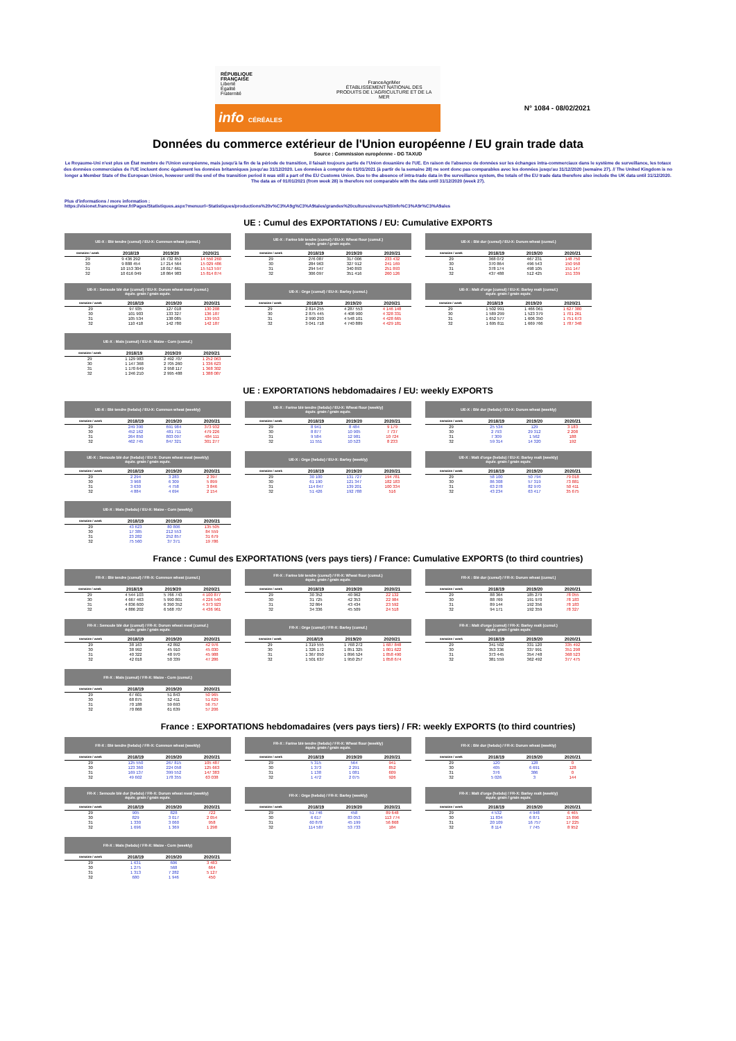RÉPUBLIQUE
FRANÇAISE
Liberté
Égalité
Fraternité
FranceAgriMer
ÉTABLISSEMENT NATIONAL DES PRODUITS DE L'AGRICULTURE ET DE LA MER
info CÉRÉALES
N° 1084 - 08/02/2021
Données du commerce extérieur de l'Union européenne / EU grain trade data
Source : Commission européenne - DG TAXUD
Le Royaume-Uni n'est plus un État membre de l'Union européenne, mais jusqu'à la fin de la période de transition, il faisait toujours partie de l'Union douanière de l'UE. En raison de l'absence de données sur les échanges intra-commerciaux dans le système de surveillance, les totaux des données commerciales de l'UE incluent donc également les données britanniques jusqu'au 31/12/2020. Les données à compter du 01/01/2021 (à partir de la semaine 28) ne sont donc pas comparables avec les données jusqu'au 31/12/2020 (semaine 27). // The United Kingdom is no longer a Member State of the European Union, however until the end of the transition period it was still a part of the EU Customs Union. Due to the absence of intra-trade data in the surveillance system, the totals of the EU trade data therefore also include the UK data until 31/12/2020. The data as of 01/01/2021 (from week 28) is therefore not comparable with the data until 31/12/2020 (week 27).
Plus d'informations / more information :
https://visionet.franceagrimer.fr/Pages/Statistiques.aspx?menuurl=Statistiques/productions%20v%C3%A9g%C3%A9tales/grandes%20cultures/revue%20info%C3%A9r%C3%A9ales
UE : Cumul des EXPORTATIONS / EU: Cumulative EXPORTS
| UE-X : Blé tendre (cumul) / EU-X: Common wheat (cumul.) | | | |
| --- | --- | --- | --- |
| semaine / week | 2018/19 | 2019/20 | 2020/21 |
| 29 | 9 436 292 | 16 732 853 | 14 550 260 |
| 30 | 9 888 454 | 17 214 564 | 15 029 486 |
| 31 | 10 153 304 | 18 017 661 | 15 513 597 |
| 32 | 10 616 049 | 18 864 983 | 15 814 874 |
| UE-X : Farine blé tendre (cumul) / EU-X: Wheat flour (cumul.) équiv. grain / grain equiv. | | | |
| --- | --- | --- | --- |
| semaine / week | 2018/19 | 2019/20 | 2020/21 |
| 29 | 276 087 | 317 006 | 233 432 |
| 30 | 284 963 | 327 912 | 241 169 |
| 31 | 294 547 | 340 893 | 251 893 |
| 32 | 306 097 | 351 416 | 260 126 |
| UE-X : Blé dur (cumul) / EU-X: Durum wheat (cumul.) | | | |
| --- | --- | --- | --- |
| semaine / week | 2018/19 | 2019/20 | 2020/21 |
| 29 | 368 072 | 467 231 | 148 750 |
| 30 | 370 864 | 496 543 | 150 958 |
| 31 | 378 174 | 498 105 | 151 147 |
| 32 | 437 488 | 512 425 | 151 339 |
| UE-X : Semoule blé dur (cumul) / EU-X: Durum wheat meal (cumul.) équiv. grain / grain equiv. | | | |
| --- | --- | --- | --- |
| semaine / week | 2018/19 | 2019/20 | 2020/21 |
| 29 | 97 935 | 127 018 | 130 208 |
| 30 | 101 903 | 133 327 | 136 187 |
| 31 | 105 534 | 138 085 | 139 953 |
| 32 | 110 418 | 142 780 | 142 187 |
| UE-X : Orge (cumul) / EU-X: Barley (cumul.) | | | |
| --- | --- | --- | --- |
| semaine / week | 2018/19 | 2019/20 | 2020/21 |
| 29 | 2 814 255 | 4 287 553 | 4 146 148 |
| 30 | 2 875 445 | 4 408 900 | 4 328 331 |
| 31 | 2 990 293 | 4 548 101 | 4 428 665 |
| 32 | 3 041 718 | 4 740 889 | 4 429 181 |
| UE-X : Malt d'orge (cumul) / EU-X: Barley malt (cumul.) équiv. grain / grain equiv. | | | |
| --- | --- | --- | --- |
| semaine / week | 2018/19 | 2019/20 | 2020/21 |
| 29 | 1 502 991 | 1 466 061 | 1 627 380 |
| 30 | 1 589 299 | 1 523 379 | 1 701 261 |
| 31 | 1 652 577 | 1 606 350 | 1 751 673 |
| 32 | 1 695 811 | 1 669 766 | 1 787 348 |
| UE-X : Maïs (cumul) / EU-X: Maize - Corn (cumul.) | | | |
| --- | --- | --- | --- |
| semaine / week | 2018/19 | 2019/20 | 2020/21 |
| 29 | 1 129 983 | 2 492 707 | 1 252 063 |
| 30 | 1 147 368 | 2 705 260 | 1 336 623 |
| 31 | 1 170 649 | 2 958 117 | 1 368 302 |
| 32 | 1 246 210 | 2 995 488 | 1 388 087 |
UE : EXPORTATIONS hebdomadaires / EU: weekly EXPORTS
| UE-X : Blé tendre (hebdo) / EU-X: Common wheat (weekly) | | | |
| --- | --- | --- | --- |
| semaine / week | 2018/19 | 2019/20 | 2020/21 |
| 29 | 249 390 | 691 984 | 373 932 |
| 30 | 452 162 | 481 711 | 479 226 |
| 31 | 264 850 | 803 097 | 484 111 |
| 32 | 462 745 | 847 321 | 301 277 |
| UE-X : Farine blé tendre (hebdo) / EU-X: Wheat flour (weekly) équiv. grain / grain equiv. | | | |
| --- | --- | --- | --- |
| semaine / week | 2018/19 | 2019/20 | 2020/21 |
| 29 | 8 941 | 8 484 | 9 179 |
| 30 | 8 877 | 10 905 | 7 737 |
| 31 | 9 584 | 12 981 | 10 724 |
| 32 | 11 551 | 10 523 | 8 233 |
| UE-X : Blé dur (hebdo) / EU-X: Durum wheat (weekly) | | | |
| --- | --- | --- | --- |
| semaine / week | 2018/19 | 2019/20 | 2020/21 |
| 29 | 25 534 | 129 | 3 183 |
| 30 | 2 793 | 29 312 | 2 208 |
| 31 | 7 309 | 1 562 | 188 |
| 32 | 59 314 | 14 320 | 192 |
| UE-X : Semoule blé dur (hebdo) / EU-X: Durum wheat meal (weekly) équiv. grain / grain equiv. | | | |
| --- | --- | --- | --- |
| semaine / week | 2018/19 | 2019/20 | 2020/21 |
| 29 | 2 294 | 3 283 | 2 397 |
| 30 | 3 968 | 6 309 | 5 899 |
| 31 | 3 630 | 4 758 | 3 846 |
| 32 | 4 884 | 4 694 | 2 154 |
| UE-X : Orge (hebdo) / EU-X: Barley (weekly) | | | |
| --- | --- | --- | --- |
| semaine / week | 2018/19 | 2019/20 | 2020/21 |
| 29 | 30 100 | 131 727 | 194 781 |
| 30 | 61 190 | 121 347 | 182 183 |
| 31 | 114 847 | 139 201 | 100 334 |
| 32 | 51 426 | 192 788 | 516 |
| UE-X : Malt d'orge (hebdo) / EU-X: Barley malt (weekly) équiv. grain / grain equiv. | | | |
| --- | --- | --- | --- |
| semaine / week | 2018/19 | 2019/20 | 2020/21 |
| 29 | 58 100 | 50 794 | 79 018 |
| 30 | 86 308 | 57 319 | 73 881 |
| 31 | 63 278 | 82 970 | 50 411 |
| 32 | 43 234 | 63 417 | 35 675 |
| UE-X : Maïs (hebdo) / EU-X: Maize - Corn (weekly) | | | |
| --- | --- | --- | --- |
| semaine / week | 2018/19 | 2019/20 | 2020/21 |
| 29 | 43 623 | 80 806 | 135 505 |
| 30 | 17 385 | 212 553 | 84 559 |
| 31 | 23 282 | 252 857 | 31 679 |
| 32 | 75 560 | 37 371 | 19 786 |
France : Cumul des EXPORTATIONS (vers pays tiers) / France: Cumulative EXPORTS (to third countries)
| FR-X : Blé tendre (cumul) / FR-X: Common wheat (cumul.) | | | |
| --- | --- | --- | --- |
| semaine / week | 2018/19 | 2019/20 | 2020/21 |
| 29 | 4 544 103 | 5 766 743 | 4 100 877 |
| 30 | 4 667 463 | 5 990 801 | 4 226 540 |
| 31 | 4 836 600 | 6 390 352 | 4 373 923 |
| 32 | 4 886 202 | 6 568 707 | 4 436 961 |
| FR-X : Farine blé tendre (cumul) / FR-X: Wheat flour (cumul.) équiv. grain / grain equiv. | | | |
| --- | --- | --- | --- |
| semaine / week | 2018/19 | 2019/20 | 2020/21 |
| 29 | 30 352 | 40 062 | 22 132 |
| 30 | 31 725 | 42 353 | 22 984 |
| 31 | 32 864 | 43 434 | 23 592 |
| 32 | 34 336 | 45 509 | 24 518 |
| FR-X : Blé dur (cumul) / FR-X: Durum wheat (cumul.) | | | |
| --- | --- | --- | --- |
| semaine / week | 2018/19 | 2019/20 | 2020/21 |
| 29 | 88 364 | 185 279 | 78 055 |
| 30 | 88 769 | 191 970 | 78 183 |
| 31 | 89 144 | 192 356 | 78 183 |
| 32 | 94 171 | 192 359 | 78 327 |
| FR-X : Semoule blé dur (cumul) / FR-X: Durum wheat meal (cumul.) équiv. grain / grain equiv. | | | |
| --- | --- | --- | --- |
| semaine / week | 2018/19 | 2019/20 | 2020/21 |
| 29 | 38 163 | 42 892 | 42 976 |
| 30 | 38 992 | 45 910 | 45 030 |
| 31 | 40 322 | 48 970 | 45 988 |
| 32 | 42 018 | 50 339 | 47 286 |
| FR-X : Orge (cumul) / FR-X: Barley (cumul.) | | | |
| --- | --- | --- | --- |
| semaine / week | 2018/19 | 2019/20 | 2020/21 |
| 29 | 1 319 555 | 1 768 272 | 1 687 848 |
| 30 | 1 326 172 | 1 851 325 | 1 801 622 |
| 31 | 1 367 050 | 1 896 524 | 1 858 490 |
| 32 | 1 501 637 | 1 950 257 | 1 858 674 |
| FR-X : Malt d'orge (cumul) / FR-X: Barley malt (cumul.) équiv. grain / grain equiv. | | | |
| --- | --- | --- | --- |
| semaine / week | 2018/19 | 2019/20 | 2020/21 |
| 29 | 341 502 | 331 120 | 335 492 |
| 30 | 353 336 | 337 991 | 351 298 |
| 31 | 373 445 | 354 748 | 368 523 |
| 32 | 381 559 | 362 492 | 377 475 |
| FR-X : Maïs (cumul) / FR-X: Maize - Corn (cumul.) | | | |
| --- | --- | --- | --- |
| semaine / week | 2018/19 | 2019/20 | 2020/21 |
| 29 | 67 601 | 51 843 | 50 965 |
| 30 | 68 875 | 52 411 | 51 629 |
| 31 | 70 188 | 59 693 | 56 757 |
| 32 | 70 868 | 61 639 | 57 206 |
France : EXPORTATIONS hebdomadaires (vers pays tiers) / FR: weekly EXPORTS (to third countries)
| FR-X : Blé tendre (hebdo) / FR-X: Common wheat (weekly) | | | |
| --- | --- | --- | --- |
| semaine / week | 2018/19 | 2019/20 | 2020/21 |
| 29 | 125 550 | 267 815 | 105 487 |
| 30 | 123 360 | 224 058 | 125 663 |
| 31 | 169 137 | 399 552 | 147 383 |
| 32 | 49 602 | 178 355 | 63 038 |
| FR-X : Farine blé tendre (hebdo) / FR-X: Wheat flour (weekly) équiv. grain / grain equiv. | | | |
| --- | --- | --- | --- |
| semaine / week | 2018/19 | 2019/20 | 2020/21 |
| 29 | 5 315 | 564 | 941 |
| 30 | 1 373 | 2 291 | 852 |
| 31 | 1 138 | 1 081 | 609 |
| 32 | 1 472 | 2 075 | 926 |
| FR-X : Blé dur (hebdo) / FR-X: Durum wheat (weekly) | | | |
| --- | --- | --- | --- |
| semaine / week | 2018/19 | 2019/20 | 2020/21 |
| 29 | 120 | 128 | 0 |
| 30 | 405 | 6 691 | 128 |
| 31 | 376 | 386 | 0 |
| 32 | 5 026 | 3 | 144 |
| FR-X : Semoule blé dur (hebdo) / FR-X: Durum wheat meal (weekly) équiv. grain / grain equiv. | | | |
| --- | --- | --- | --- |
| semaine / week | 2018/19 | 2019/20 | 2020/21 |
| 29 | 905 | 828 | 722 |
| 30 | 829 | 3 017 | 2 054 |
| 31 | 1 330 | 3 060 | 958 |
| 32 | 1 696 | 1 369 | 1 298 |
| FR-X : Orge (hebdo) / FR-X: Barley (weekly) | | | |
| --- | --- | --- | --- |
| semaine / week | 2018/19 | 2019/20 | 2020/21 |
| 29 | 51 746 | 458 | 89 648 |
| 30 | 6 617 | 83 053 | 113 774 |
| 31 | 60 878 | 45 199 | 56 868 |
| 32 | 114 587 | 53 733 | 184 |
| FR-X : Malt d'orge (hebdo) / FR-X: Barley malt (weekly) équiv. grain / grain equiv. | | | |
| --- | --- | --- | --- |
| semaine / week | 2018/19 | 2019/20 | 2020/21 |
| 29 | 4 532 | 4 948 | 6 465 |
| 30 | 11 834 | 6 871 | 15 896 |
| 31 | 20 109 | 16 757 | 17 225 |
| 32 | 8 114 | 7 745 | 8 952 |
| FR-X : Maïs (hebdo) / FR-X: Maize - Corn (weekly) | | | |
| --- | --- | --- | --- |
| semaine / week | 2018/19 | 2019/20 | 2020/21 |
| 29 | 1 631 | 606 | 3 483 |
| 30 | 1 275 | 568 | 664 |
| 31 | 1 313 | 7 282 | 5 127 |
| 32 | 680 | 1 946 | 450 |